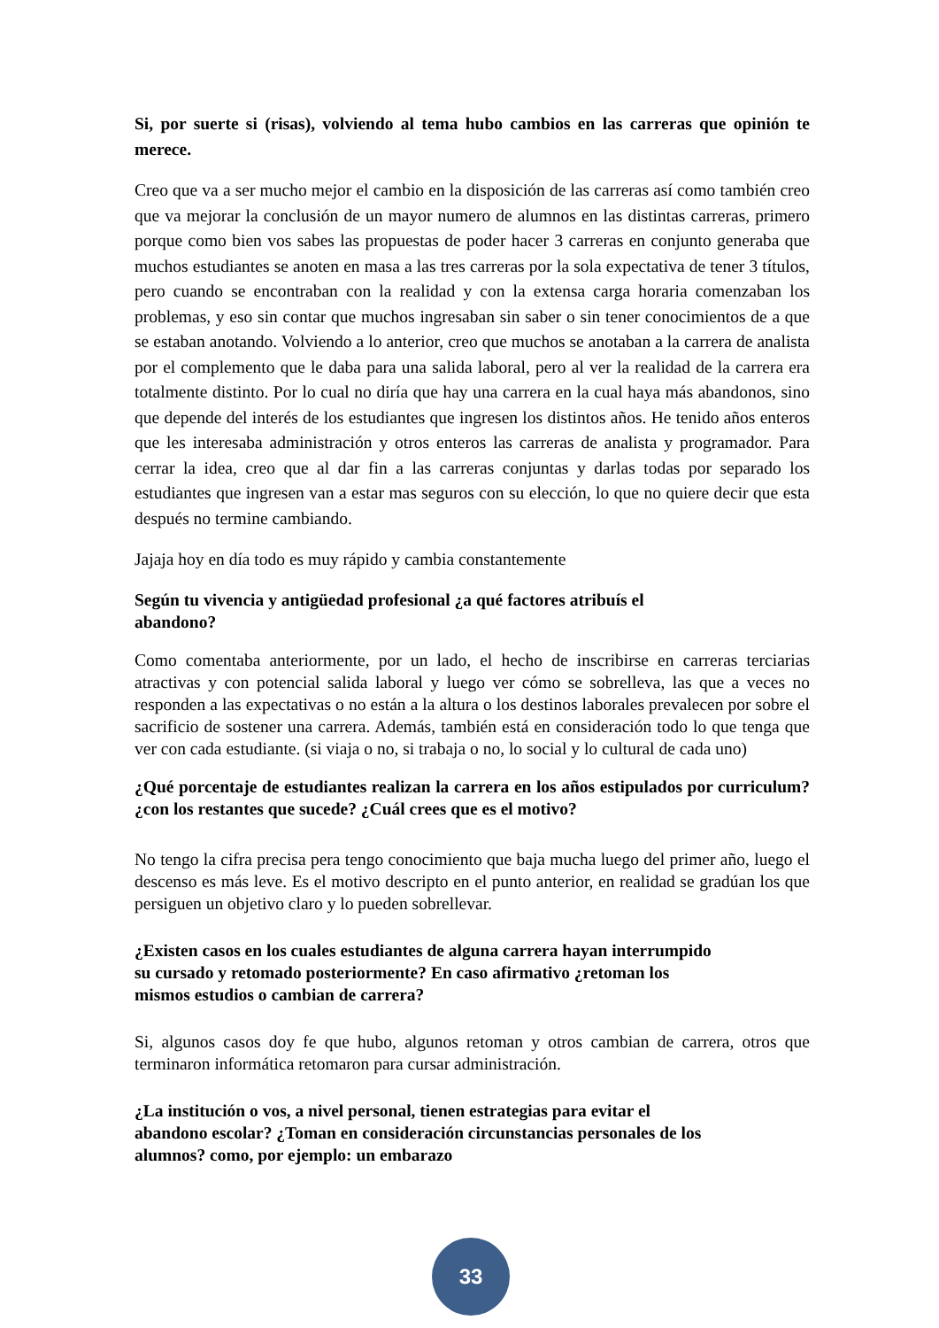Si, por suerte si (risas), volviendo al tema hubo cambios en las carreras que opinión te merece.
Creo que va a ser mucho mejor el cambio en la disposición de las carreras así como también creo que va mejorar la conclusión de un mayor numero de alumnos en las distintas carreras, primero porque como bien vos sabes las propuestas de poder hacer 3 carreras en conjunto generaba que muchos estudiantes se anoten en masa a las tres carreras por la sola expectativa de tener 3 títulos, pero cuando se encontraban con la realidad y con la extensa carga horaria comenzaban los problemas, y eso sin contar que muchos ingresaban sin saber o sin tener conocimientos de a que se estaban anotando. Volviendo a lo anterior, creo que muchos se anotaban a la carrera de analista por el complemento que le daba para una salida laboral, pero al ver la realidad de la carrera era totalmente distinto. Por lo cual no diría que hay una carrera en la cual haya más abandonos, sino que depende del interés de los estudiantes que ingresen los distintos años. He tenido años enteros que les interesaba administración y otros enteros las carreras de analista y programador. Para cerrar la idea, creo que al dar fin a las carreras conjuntas y darlas todas por separado los estudiantes que ingresen van a estar mas seguros con su elección, lo que no quiere decir que esta después no termine cambiando.
Jajaja hoy en día todo es muy rápido y cambia constantemente
Según tu vivencia y antigüedad profesional ¿a qué factores atribuís el
abandono?
Como comentaba anteriormente, por un lado, el hecho de inscribirse en carreras terciarias atractivas y con potencial salida laboral y luego ver cómo se sobrelleva, las que a veces no responden a las expectativas o no están a la altura o los destinos laborales prevalecen por sobre el sacrificio de sostener una carrera. Además, también está en consideración todo lo que tenga que ver con cada estudiante. (si viaja o no, si trabaja o no, lo social y lo cultural de cada uno)
¿Qué porcentaje de estudiantes realizan la carrera en los años estipulados por curriculum? ¿con los restantes que sucede? ¿Cuál crees que es el motivo?
No tengo la cifra precisa pera tengo conocimiento que baja mucha luego del primer año, luego el descenso es más leve. Es el motivo descripto en el punto anterior, en realidad se gradúan los que persiguen un objetivo claro y lo pueden sobrellevar.
¿Existen casos en los cuales estudiantes de alguna carrera hayan interrumpido
su cursado y retomado posteriormente? En caso afirmativo ¿retoman los
mismos estudios o cambian de carrera?
Si, algunos casos doy fe que hubo, algunos retoman y otros cambian de carrera, otros que terminaron informática retomaron para cursar administración.
¿La institución o vos, a nivel personal, tienen estrategias para evitar el
abandono escolar? ¿Toman en consideración circunstancias personales de los
alumnos? como, por ejemplo: un embarazo
33